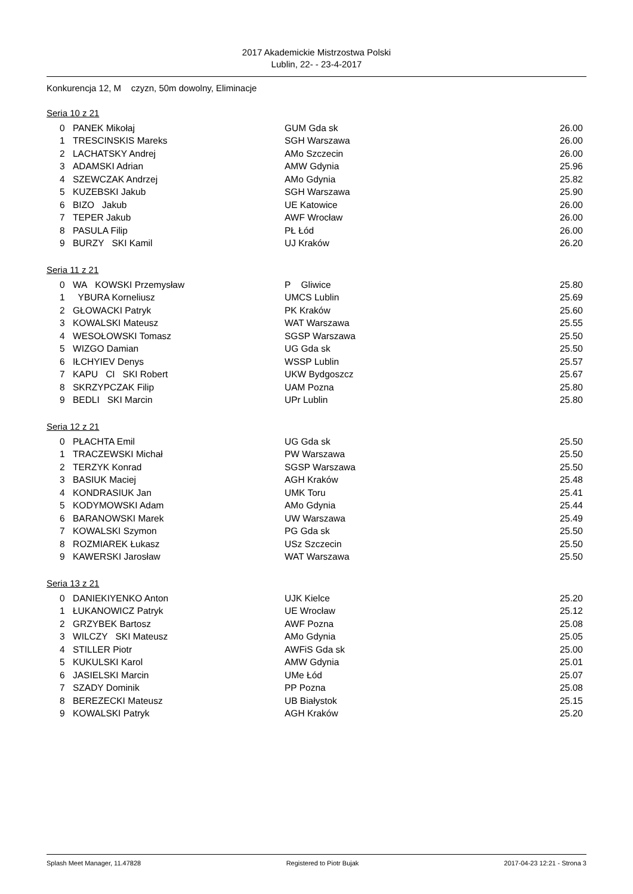2017 Akademickie Mistrzostwa Polski
Lublin, 22- - 23-4-2017
Konkurencja 12, M czyzn, 50m dowolny, Eliminacje
Seria 10 z 21
| 0 | PANEK Mikołaj | GUM Gda sk | 26.00 |
| 1 | TRESCINSKIS Mareks | SGH Warszawa | 26.00 |
| 2 | LACHATSKY Andrej | AMo Szczecin | 26.00 |
| 3 | ADAMSKI Adrian | AMW Gdynia | 25.96 |
| 4 | SZEWCZAK Andrzej | AMo Gdynia | 25.82 |
| 5 | KUZEBSKI Jakub | SGH Warszawa | 25.90 |
| 6 | BIZO Jakub | UE Katowice | 26.00 |
| 7 | TEPER Jakub | AWF Wrocław | 26.00 |
| 8 | PASULA Filip | PŁ Łód | 26.00 |
| 9 | BURZY SKI Kamil | UJ Kraków | 26.20 |
Seria 11 z 21
| 0 | WA KOWSKI Przemysław | P Gliwice | 25.80 |
| 1 | YBURA Korneliusz | UMCS Lublin | 25.69 |
| 2 | GŁOWACKI Patryk | PK Kraków | 25.60 |
| 3 | KOWALSKI Mateusz | WAT Warszawa | 25.55 |
| 4 | WESOŁOWSKI Tomasz | SGSP Warszawa | 25.50 |
| 5 | WIZGO Damian | UG Gda sk | 25.50 |
| 6 | IŁCHYIEV Denys | WSSP Lublin | 25.57 |
| 7 | KAPU CI SKI Robert | UKW Bydgoszcz | 25.67 |
| 8 | SKRZYPCZAK Filip | UAM Pozna | 25.80 |
| 9 | BEDLI SKI Marcin | UPr Lublin | 25.80 |
Seria 12 z 21
| 0 | PŁACHTA Emil | UG Gda sk | 25.50 |
| 1 | TRACZEWSKI Michał | PW Warszawa | 25.50 |
| 2 | TERZYK Konrad | SGSP Warszawa | 25.50 |
| 3 | BASIUK Maciej | AGH Kraków | 25.48 |
| 4 | KONDRASIUK Jan | UMK Toru | 25.41 |
| 5 | KODYMOWSKI Adam | AMo Gdynia | 25.44 |
| 6 | BARANOWSKI Marek | UW Warszawa | 25.49 |
| 7 | KOWALSKI Szymon | PG Gda sk | 25.50 |
| 8 | ROZMIAREK Łukasz | USz Szczecin | 25.50 |
| 9 | KAWERSKI Jarosław | WAT Warszawa | 25.50 |
Seria 13 z 21
| 0 | DANIEKIYENKO Anton | UJK Kielce | 25.20 |
| 1 | ŁUKANOWICZ Patryk | UE Wrocław | 25.12 |
| 2 | GRZYBEK Bartosz | AWF Pozna | 25.08 |
| 3 | WILCZY SKI Mateusz | AMo Gdynia | 25.05 |
| 4 | STILLER Piotr | AWFiS Gda sk | 25.00 |
| 5 | KUKULSKI Karol | AMW Gdynia | 25.01 |
| 6 | JASIELSKI Marcin | UMe Łód | 25.07 |
| 7 | SZADY Dominik | PP Pozna | 25.08 |
| 8 | BEREZECKI Mateusz | UB Białystok | 25.15 |
| 9 | KOWALSKI Patryk | AGH Kraków | 25.20 |
Splash Meet Manager, 11.47828 Registered to Piotr Bujak 2017-04-23 12:21 - Strona 3